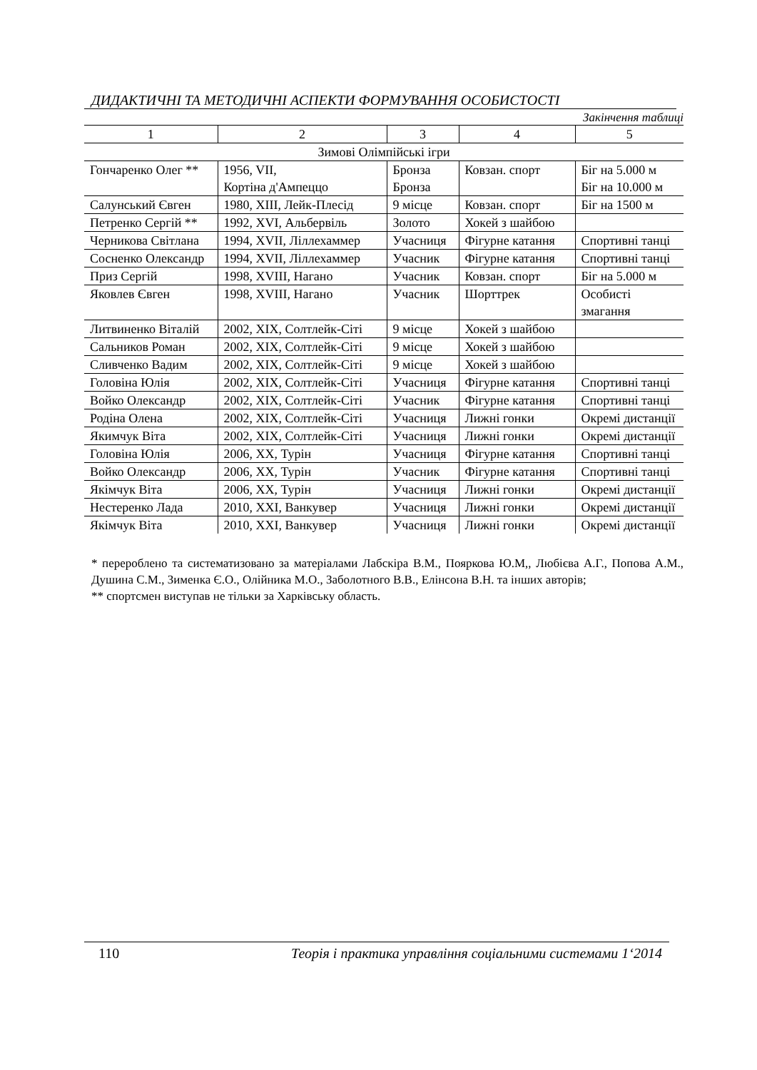ДИДАКТИЧНІ ТА МЕТОДИЧНІ АСПЕКТИ ФОРМУВАННЯ ОСОБИСТОСТІ
Закінчення таблиці
| 1 | 2 | 3 | 4 | 5 |
| --- | --- | --- | --- | --- |
| Зимові Олімпійські ігри | | | | |
| Гончаренко Олег ** | 1956, VII, Кортіна д'Ампеццо | Бронза Бронза | Ковзан. спорт | Біг на 5.000 м Біг на 10.000 м |
| Салунський Євген | 1980, XIII, Лейк-Плесід | 9 місце | Ковзан. спорт | Біг на 1500 м |
| Петренко Сергій ** | 1992, XVI, Альбервіль | Золото | Хокей з шайбою | |
| Черникова Світлана | 1994, XVII, Ліллехаммер | Учасниця | Фігурне катання | Спортивні танці |
| Сосненко Олександр | 1994, XVII, Ліллехаммер | Учасник | Фігурне катання | Спортивні танці |
| Приз Сергій | 1998, XVIII, Нагано | Учасник | Ковзан. спорт | Біг на 5.000 м |
| Яковлев Євген | 1998, XVIII, Нагано | Учасник | Шорттрек | Особисті змагання |
| Литвиненко Віталій | 2002, XIX, Солтлейк-Сіті | 9 місце | Хокей з шайбою | |
| Сальников Роман | 2002, XIX, Солтлейк-Сіті | 9 місце | Хокей з шайбою | |
| Сливченко Вадим | 2002, XIX, Солтлейк-Сіті | 9 місце | Хокей з шайбою | |
| Головіна Юлія | 2002, XIX, Солтлейк-Сіті | Учасниця | Фігурне катання | Спортивні танці |
| Войко Олександр | 2002, XIX, Солтлейк-Сіті | Учасник | Фігурне катання | Спортивні танці |
| Родіна Олена | 2002, XIX, Солтлейк-Сіті | Учасниця | Лижні гонки | Окремі дистанції |
| Якимчук Віта | 2002, XIX, Солтлейк-Сіті | Учасниця | Лижні гонки | Окремі дистанції |
| Головіна Юлія | 2006, XX, Турін | Учасниця | Фігурне катання | Спортивні танці |
| Войко Олександр | 2006, XX, Турін | Учасник | Фігурне катання | Спортивні танці |
| Якімчук Віта | 2006, XX, Турін | Учасниця | Лижні гонки | Окремі дистанції |
| Нестеренко Лада | 2010, XXI, Ванкувер | Учасниця | Лижні гонки | Окремі дистанції |
| Якімчук Віта | 2010, XXI, Ванкувер | Учасниця | Лижні гонки | Окремі дистанції |
* перероблено та систематизовано за матеріалами Лабскіра В.М., Пояркова Ю.М,, Любієва А.Г., Попова А.М., Душина С.М., Зименка Є.О., Олійника М.О., Заболотного В.В., Елінсона В.Н. та інших авторів;
** спортсмен виступав не тільки за Харківську область.
110 Теорія і практика управління соціальними системами 1‘2014